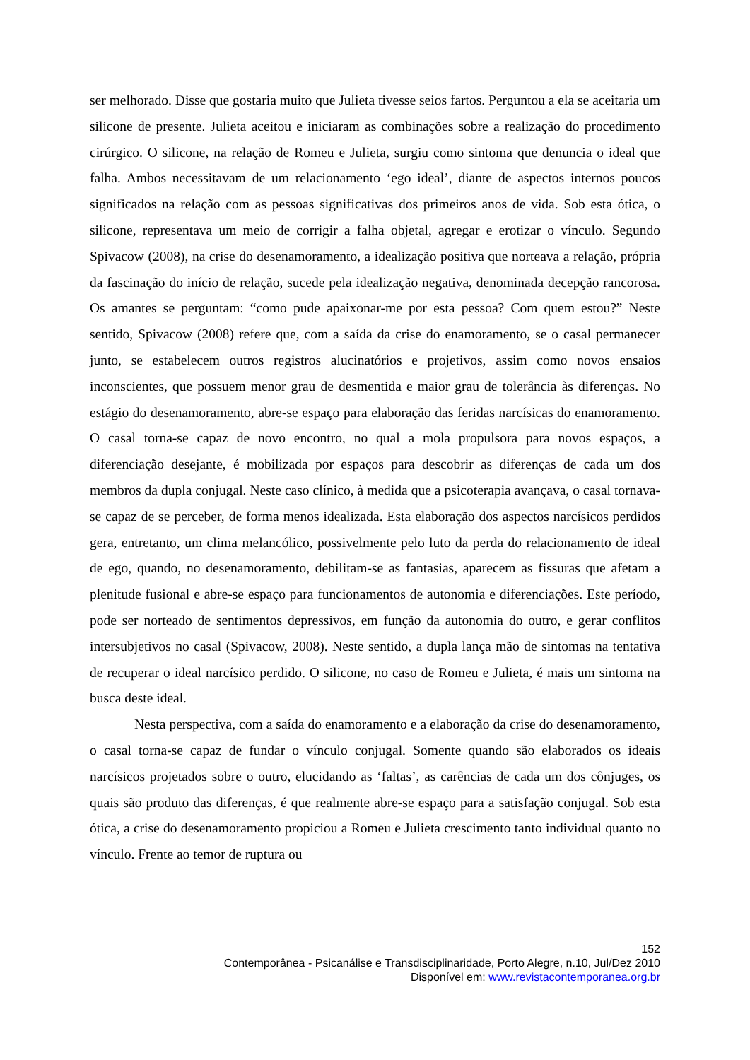ser melhorado. Disse que gostaria muito que Julieta tivesse seios fartos. Perguntou a ela se aceitaria um silicone de presente. Julieta aceitou e iniciaram as combinações sobre a realização do procedimento cirúrgico. O silicone, na relação de Romeu e Julieta, surgiu como sintoma que denuncia o ideal que falha. Ambos necessitavam de um relacionamento ‘ego ideal’, diante de aspectos internos poucos significados na relação com as pessoas significativas dos primeiros anos de vida. Sob esta ótica, o silicone, representava um meio de corrigir a falha objetal, agregar e erotizar o vínculo. Segundo Spivacow (2008), na crise do desenamoramento, a idealização positiva que norteava a relação, própria da fascinação do início de relação, sucede pela idealização negativa, denominada decepção rancorosa. Os amantes se perguntam: “como pude apaixonar-me por esta pessoa? Com quem estou?” Neste sentido, Spivacow (2008) refere que, com a saída da crise do enamoramento, se o casal permanecer junto, se estabelecem outros registros alucinatórios e projetivos, assim como novos ensaios inconscientes, que possuem menor grau de desmentida e maior grau de tolerância às diferenças. No estágio do desenamoramento, abre-se espaço para elaboração das feridas narcísicas do enamoramento. O casal torna-se capaz de novo encontro, no qual a mola propulsora para novos espaços, a diferenciação desejante, é mobilizada por espaços para descobrir as diferenças de cada um dos membros da dupla conjugal. Neste caso clínico, à medida que a psicoterapia avançava, o casal tornava-se capaz de se perceber, de forma menos idealizada. Esta elaboração dos aspectos narcísicos perdidos gera, entretanto, um clima melancólico, possivelmente pelo luto da perda do relacionamento de ideal de ego, quando, no desenamoramento, debilitam-se as fantasias, aparecem as fissuras que afetam a plenitude fusional e abre-se espaço para funcionamentos de autonomia e diferenciações. Este período, pode ser norteado de sentimentos depressivos, em função da autonomia do outro, e gerar conflitos intersubjetivos no casal (Spivacow, 2008). Neste sentido, a dupla lança mão de sintomas na tentativa de recuperar o ideal narcísico perdido. O silicone, no caso de Romeu e Julieta, é mais um sintoma na busca deste ideal.
Nesta perspectiva, com a saída do enamoramento e a elaboração da crise do desenamoramento, o casal torna-se capaz de fundar o vínculo conjugal. Somente quando são elaborados os ideais narcísicos projetados sobre o outro, elucidando as ‘faltas’, as carências de cada um dos cônjuges, os quais são produto das diferenças, é que realmente abre-se espaço para a satisfação conjugal. Sob esta ótica, a crise do desenamoramento propiciou a Romeu e Julieta crescimento tanto individual quanto no vínculo. Frente ao temor de ruptura ou
152
Contemporânea - Psicanálise e Transdisciplinaridade, Porto Alegre, n.10, Jul/Dez 2010
Disponível em: www.revistacontemporanea.org.br